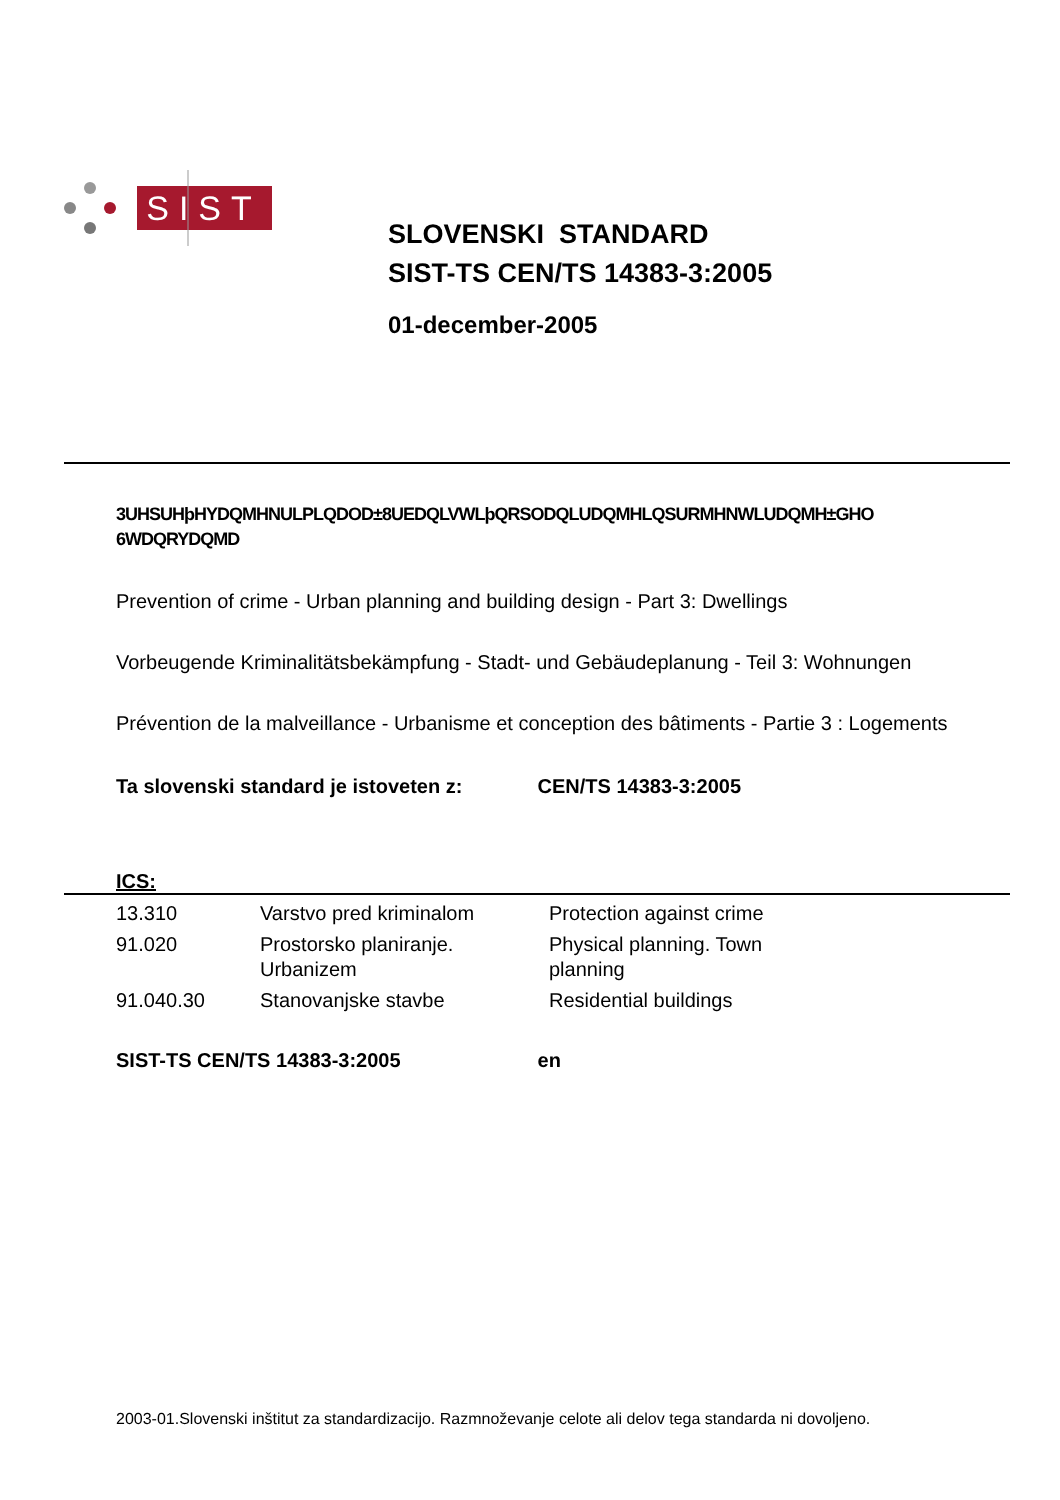SIST
SLOVENSKI STANDARD
SIST-TS CEN/TS 14383-3:2005
01-december-2005
3UHSUHþHYDQMHNULPLQDOD±8UEDQLVWLþQRSODQLUDQMHLQSURMHNWLUDQMH±GHO 6WDQRYDQMD
Prevention of crime - Urban planning and building design - Part 3: Dwellings
Vorbeugende Kriminalitätsbekämpfung - Stadt- und Gebäudeplanung - Teil 3: Wohnungen
Prévention de la malveillance - Urbanisme et conception des bâtiments - Partie 3 : Logements
Ta slovenski standard je istoveten z: CEN/TS 14383-3:2005
ICS:
| 13.310 | Varstvo pred kriminalom | Protection against crime |
| 91.020 | Prostorsko planiranje. Urbanizem | Physical planning. Town planning |
| 91.040.30 | Stanovanjske stavbe | Residential buildings |
SIST-TS CEN/TS 14383-3:2005 en
2003-01.Slovenski inštitut za standardizacijo. Razmnoževanje celote ali delov tega standarda ni dovoljeno.